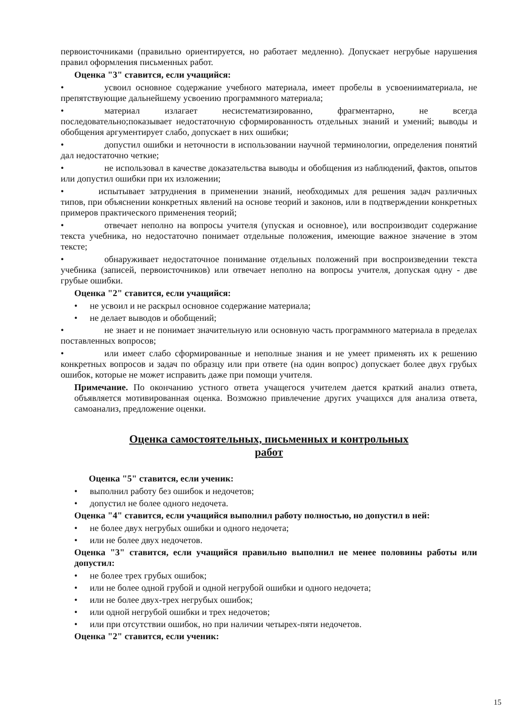первоисточниками (правильно ориентируется, но работает медленно). Допускает негрубые нарушения правил оформления письменных работ.
Оценка "3" ставится, если учащийся:
• усвоил основное содержание учебного материала, имеет пробелы в усвоенииматериала, не препятствующие дальнейшему усвоению программного материала;
• материал излагает несистематизированно, фрагментарно, не всегда последовательно;показывает недостаточную сформированность отдельных знаний и умений; выводы и обобщения аргументирует слабо, допускает в них ошибки;
• допустил ошибки и неточности в использовании научной терминологии, определения понятий дал недостаточно четкие;
• не использовал в качестве доказательства выводы и обобщения из наблюдений, фактов, опытов или допустил ошибки при их изложении;
• испытывает затруднения в применении знаний, необходимых для решения задач различных типов, при объяснении конкретных явлений на основе теорий и законов, или в подтверждении конкретных примеров практического применения теорий;
• отвечает неполно на вопросы учителя (упуская и основное), или воспроизводит содержание текста учебника, но недостаточно понимает отдельные положения, имеющие важное значение в этом тексте;
• обнаруживает недостаточное понимание отдельных положений при воспроизведении текста учебника (записей, первоисточников) или отвечает неполно на вопросы учителя, допуская одну - две грубые ошибки.
Оценка "2" ставится, если учащийся:
• не усвоил и не раскрыл основное содержание материала;
• не делает выводов и обобщений;
• не знает и не понимает значительную или основную часть программного материала в пределах поставленных вопросов;
• или имеет слабо сформированные и неполные знания и не умеет применять их к решению конкретных вопросов и задач по образцу или при ответе (на один вопрос) допускает более двух грубых ошибок, которые не может исправить даже при помощи учителя.
Примечание. По окончанию устного ответа учащегося учителем дается краткий анализ ответа, объявляется мотивированная оценка. Возможно привлечение других учащихся для анализа ответа, самоанализ, предложение оценки.
Оценка самостоятельных, письменных и контрольных
работ
Оценка "5" ставится, если ученик:
• выполнил работу без ошибок и недочетов;
• допустил не более одного недочета.
Оценка "4" ставится, если учащийся выполнил работу полностью, но допустил в ней:
• не более двух негрубых ошибки и одного недочета;
• или не более двух недочетов.
Оценка "3" ставится, если учащийся правильно выполнил не менее половины работы или допустил:
• не более трех грубых ошибок;
• или не более одной грубой и одной негрубой ошибки и одного недочета;
• или не более двух-трех негрубых ошибок;
• или одной негрубой ошибки и трех недочетов;
• или при отсутствии ошибок, но при наличии четырех-пяти недочетов.
Оценка "2" ставится, если ученик:
15